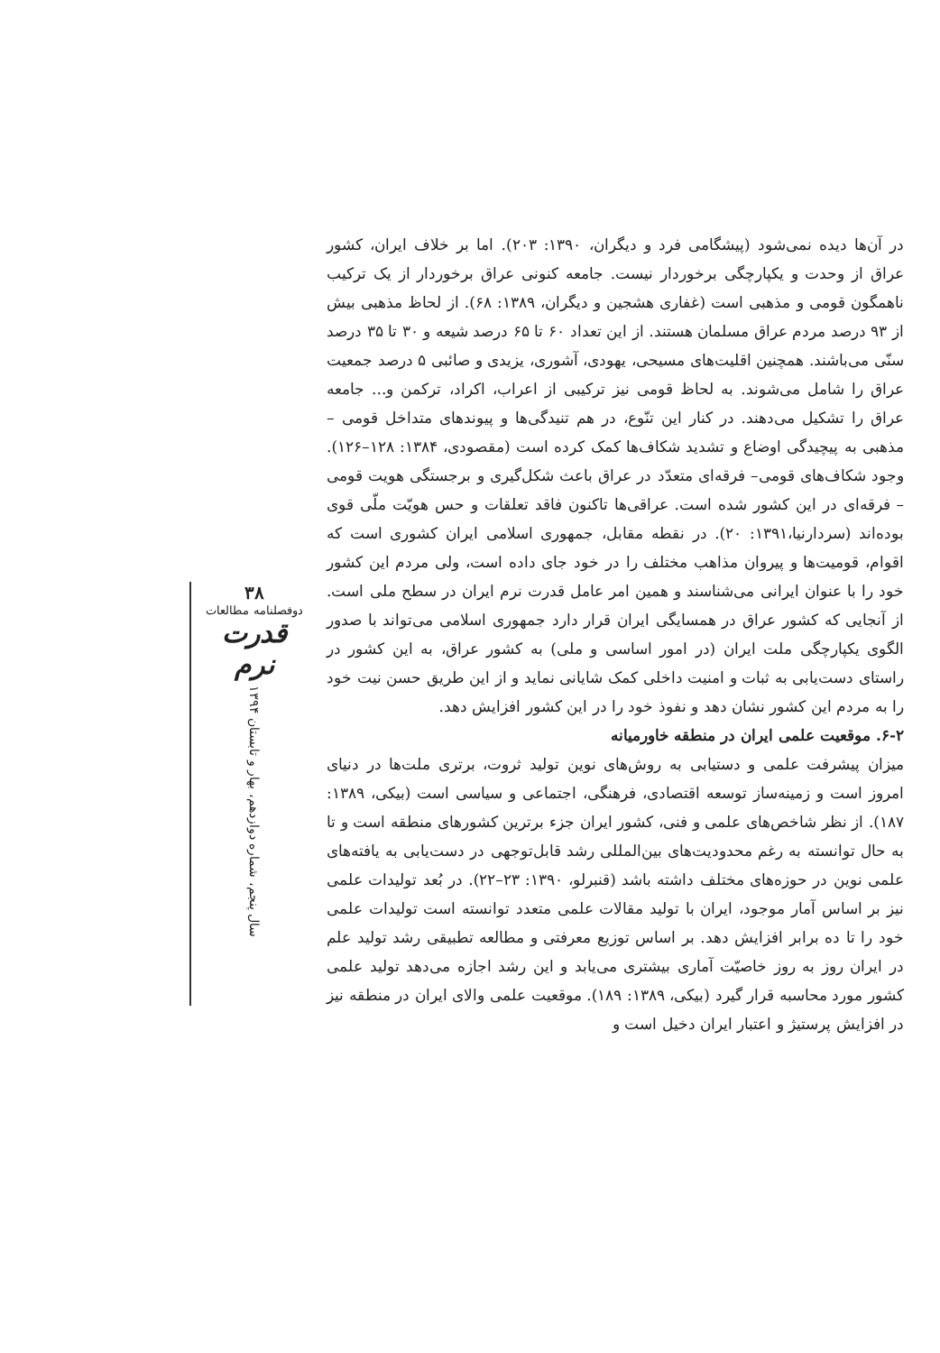در آن‌ها دیده نمی‌شود (پیشگامی فرد و دیگران، ۱۳۹۰: ۲۰۳). اما بر خلاف ایران، کشور عراق از وحدت و یکپارچگی برخوردار نیست. جامعه کنونی عراق برخوردار از یک ترکیب ناهمگون قومی و مذهبی است (غفاری هشجین و دیگران، ۱۳۸۹: ۶۸). از لحاظ مذهبی بیش از ۹۳ درصد مردم عراق مسلمان هستند. از این تعداد ۶۰ تا ۶۵ درصد شیعه و ۳۰ تا ۳۵ درصد سنّی می‌باشند. همچنین اقلیت‌های مسیحی، یهودی، آشوری، یزیدی و صائبی ۵ درصد جمعیت عراق را شامل می‌شوند. به لحاظ قومی نیز ترکیبی از اعراب، اکراد، ترکمن و... جامعه عراق را تشکیل می‌دهند. در کنار این تنّوع، در هم تنیدگی‌ها و پیوندهای متداخل قومی – مذهبی به پیچیدگی اوضاع و تشدید شکاف‌ها کمک کرده است (مقصودی، ۱۳۸۴: ۱۲۸–۱۲۶). وجود شکاف‌های قومی– فرقه‌ای متعدّد در عراق باعث شکل‌گیری و برجستگی هویت قومی – فرقه‌ای در این کشور شده است. عراقی‌ها تاکنون فاقد تعلقات و حس هویّت ملّی قوی بوده‌اند (سردارنیا،۱۳۹۱: ۲۰). در نقطه مقابل، جمهوری اسلامی ایران کشوری است که اقوام، قومیت‌ها و پیروان مذاهب مختلف را در خود جای داده است، ولی مردم این کشور خود را با عنوان ایرانی می‌شناسند و همین امر عامل قدرت نرم ایران در سطح ملی است. از آنجایی که کشور عراق در همسایگی ایران قرار دارد جمهوری اسلامی می‌تواند با صدور الگوی یکپارچگی ملت ایران (در امور اساسی و ملی) به کشور عراق، به این کشور در راستای دست‌یابی به ثبات و امنیت داخلی کمک شایانی نماید و از این طریق حسن نیت خود را به مردم این کشور نشان دهد و نفوذ خود را در این کشور افزایش دهد.
۶-۲. موقعیت علمی ایران در منطقه خاورمیانه
میزان پیشرفت علمی و دستیابی به روش‌های نوین تولید ثروت، برتری ملت‌ها در دنیای امروز است و زمینه‌ساز توسعه اقتصادی، فرهنگی، اجتماعی و سیاسی است (بیکی، ۱۳۸۹: ۱۸۷). از نظر شاخص‌های علمی و فنی، کشور ایران جزء برترین کشورهای منطقه است و تا به حال توانسته به رغم محدودیت‌های بین‌المللی رشد قابل‌توجهی در دست‌یابی به یافته‌های علمی نوین در حوزه‌های مختلف داشته باشد (قنبرلو، ۱۳۹۰: ۲۳–۲۲). در بُعد تولیدات علمی نیز بر اساس آمار موجود، ایران با تولید مقالات علمی متعدد توانسته است تولیدات علمی خود را تا ده برابر افزایش دهد. بر اساس توزیع معرفتی و مطالعه تطبیقی رشد تولید علم در ایران روز به روز خاصیّت آماری بیشتری می‌یابد و این رشد اجازه می‌دهد تولید علمی کشور مورد محاسبه قرار گیرد (بیکی، ۱۳۸۹: ۱۸۹). موقعیت علمی والای ایران در منطقه نیز در افزایش پرستیژ و اعتبار ایران دخیل است و
۳۸
دوفصلنامه مطالعات
قدرت نرم
سال پنجم، شماره دوازدهم، بهار و تابستان ۱۳۹۴